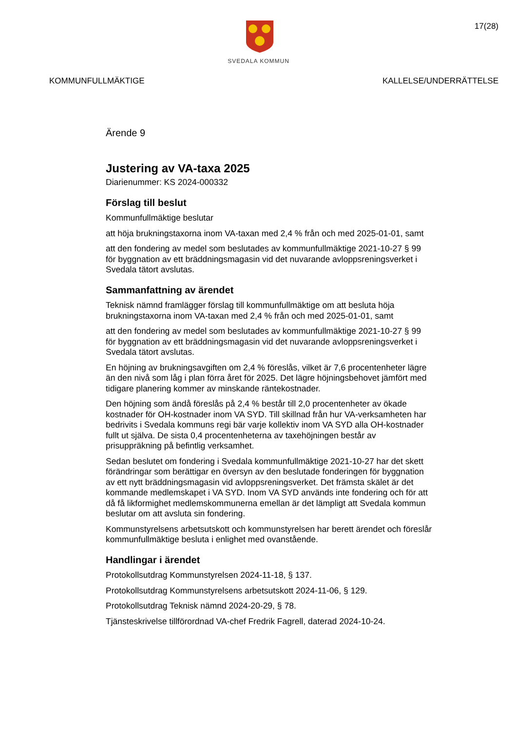SVEDALA KOMMUN
17(28)
KOMMUNFULLMÄKTIGE KALLELSE/UNDERRÄTTELSE
Ärende 9
Justering av VA-taxa 2025
Diarienummer: KS 2024-000332
Förslag till beslut
Kommunfullmäktige beslutar
att höja brukningstaxorna inom VA-taxan med 2,4 % från och med 2025-01-01, samt
att den fondering av medel som beslutades av kommunfullmäktige 2021-10-27 § 99 för byggnation av ett bräddningsmagasin vid det nuvarande avloppsreningsverket i Svedala tätort avslutas.
Sammanfattning av ärendet
Teknisk nämnd framlägger förslag till kommunfullmäktige om att besluta höja brukningstaxorna inom VA-taxan med 2,4 % från och med 2025-01-01, samt
att den fondering av medel som beslutades av kommunfullmäktige 2021-10-27 § 99 för byggnation av ett bräddningsmagasin vid det nuvarande avloppsreningsverket i Svedala tätort avslutas.
En höjning av brukningsavgiften om 2,4 % föreslås, vilket är 7,6 procentenheter lägre än den nivå som låg i plan förra året för 2025. Det lägre höjningsbehovet jämfört med tidigare planering kommer av minskande räntekostnader.
Den höjning som ändå föreslås på 2,4 % består till 2,0 procentenheter av ökade kostnader för OH-kostnader inom VA SYD. Till skillnad från hur VA-verksamheten har bedrivits i Svedala kommuns regi bär varje kollektiv inom VA SYD alla OH-kostnader fullt ut själva. De sista 0,4 procentenheterna av taxehöjningen består av prisuppräkning på befintlig verksamhet.
Sedan beslutet om fondering i Svedala kommunfullmäktige 2021-10-27 har det skett förändringar som berättigar en översyn av den beslutade fonderingen för byggnation av ett nytt bräddningsmagasin vid avloppsreningsverket. Det främsta skälet är det kommande medlemskapet i VA SYD. Inom VA SYD används inte fondering och för att då få likformighet medlemskommunerna emellan är det lämpligt att Svedala kommun beslutar om att avsluta sin fondering.
Kommunstyrelsens arbetsutskott och kommunstyrelsen har berett ärendet och föreslår kommunfullmäktige besluta i enlighet med ovanstående.
Handlingar i ärendet
Protokollsutdrag Kommunstyrelsen 2024-11-18, § 137.
Protokollsutdrag Kommunstyrelsens arbetsutskott 2024-11-06, § 129.
Protokollsutdrag Teknisk nämnd 2024-20-29, § 78.
Tjänsteskrivelse tillförordnad VA-chef Fredrik Fagrell, daterad 2024-10-24.